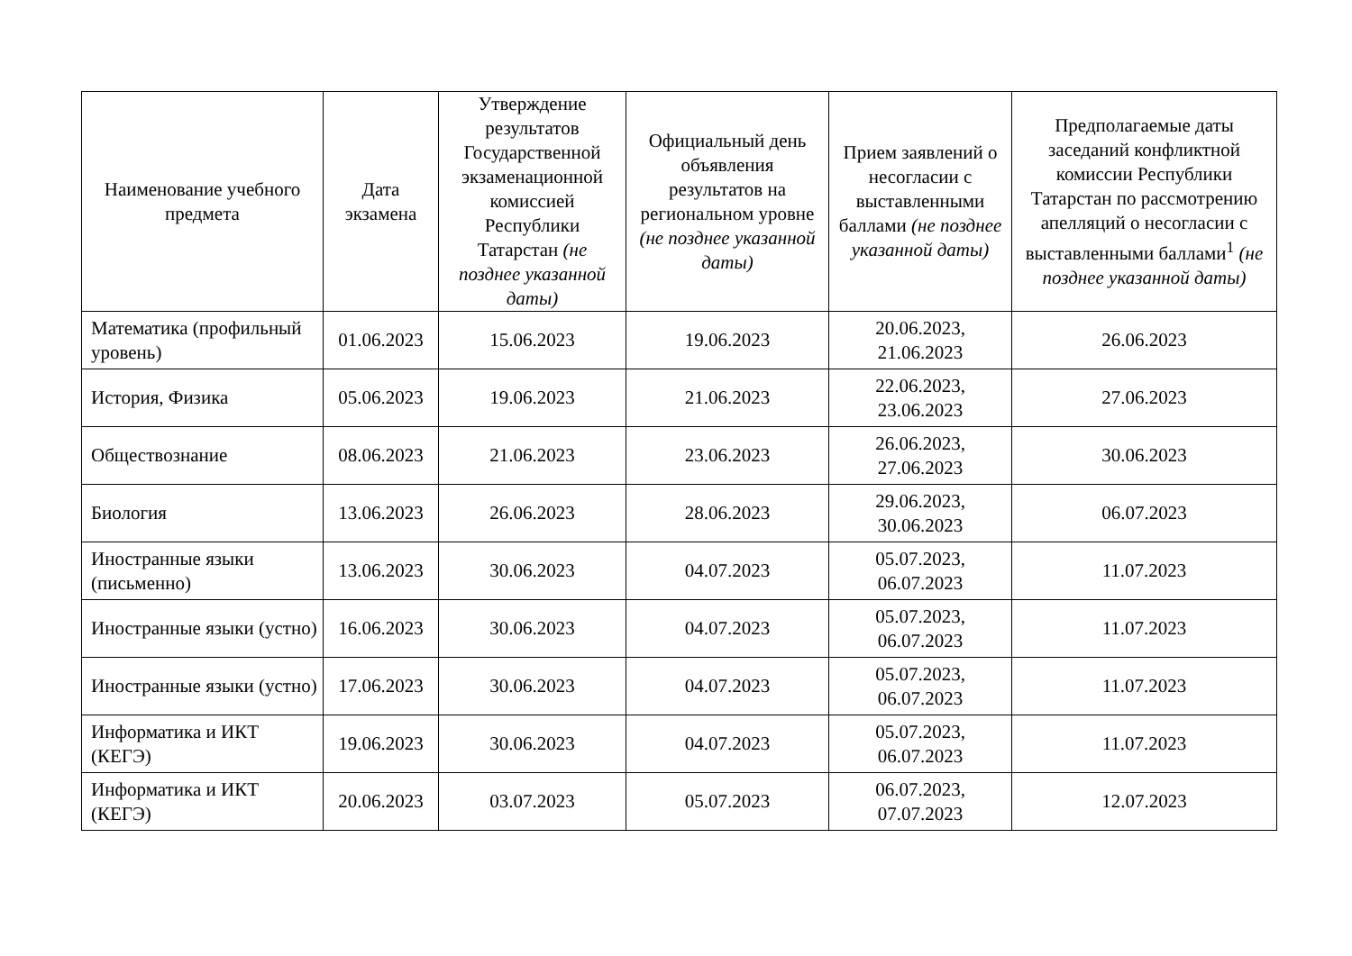| Наименование учебного предмета | Дата экзамена | Утверждение результатов Государственной экзаменационной комиссией Республики Татарстан (не позднее указанной даты) | Официальный день объявления результатов на региональном уровне (не позднее указанной даты) | Прием заявлений о несогласии с выставленными баллами (не позднее указанной даты) | Предполагаемые даты заседаний конфликтной комиссии Республики Татарстан по рассмотрению апелляций о несогласии с выставленными баллами<sup>1</sup> (не позднее указанной даты) |
| --- | --- | --- | --- | --- | --- |
| Математика (профильный уровень) | 01.06.2023 | 15.06.2023 | 19.06.2023 | 20.06.2023, 21.06.2023 | 26.06.2023 |
| История, Физика | 05.06.2023 | 19.06.2023 | 21.06.2023 | 22.06.2023, 23.06.2023 | 27.06.2023 |
| Обществознание | 08.06.2023 | 21.06.2023 | 23.06.2023 | 26.06.2023, 27.06.2023 | 30.06.2023 |
| Биология | 13.06.2023 | 26.06.2023 | 28.06.2023 | 29.06.2023, 30.06.2023 | 06.07.2023 |
| Иностранные языки (письменно) | 13.06.2023 | 30.06.2023 | 04.07.2023 | 05.07.2023, 06.07.2023 | 11.07.2023 |
| Иностранные языки (устно) | 16.06.2023 | 30.06.2023 | 04.07.2023 | 05.07.2023, 06.07.2023 | 11.07.2023 |
| Иностранные языки (устно) | 17.06.2023 | 30.06.2023 | 04.07.2023 | 05.07.2023, 06.07.2023 | 11.07.2023 |
| Информатика и ИКТ (КЕГЭ) | 19.06.2023 | 30.06.2023 | 04.07.2023 | 05.07.2023, 06.07.2023 | 11.07.2023 |
| Информатика и ИКТ (КЕГЭ) | 20.06.2023 | 03.07.2023 | 05.07.2023 | 06.07.2023, 07.07.2023 | 12.07.2023 |